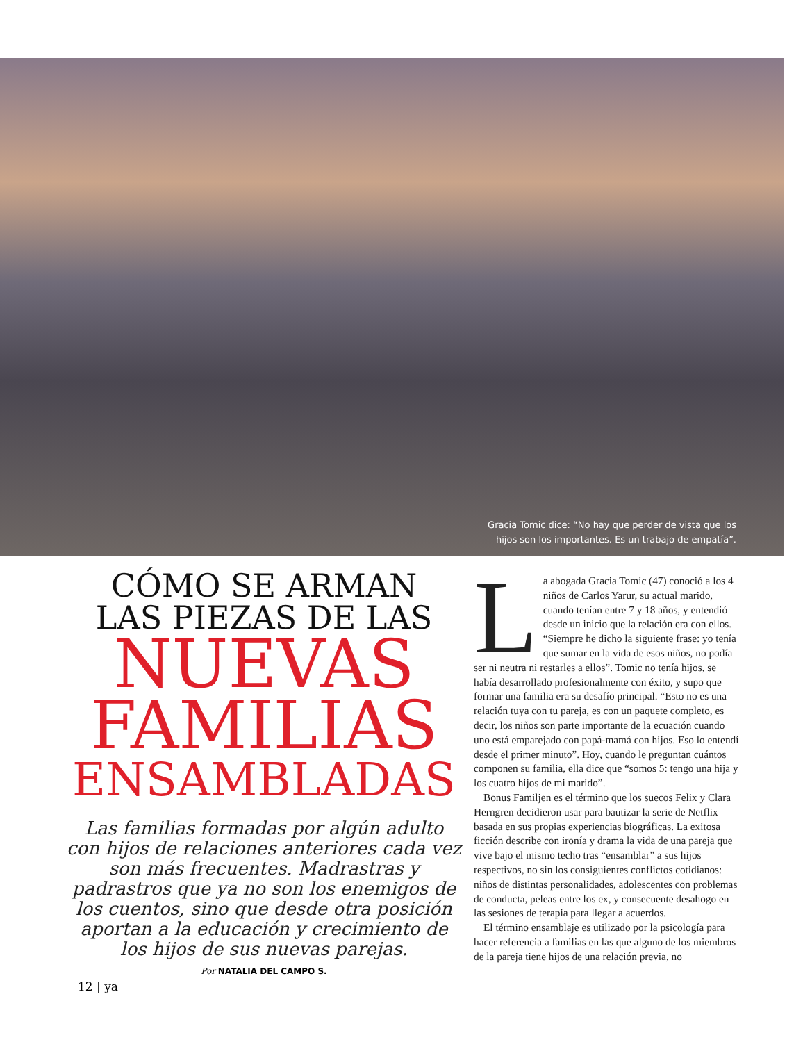Gracia Tomic dice: “No hay que perder de vista que los hijos son los importantes. Es un trabajo de empatía”.
CÓMO SE ARMAN
LAS PIEZAS DE LAS
NUEVAS
FAMILIAS
ENSAMBLADAS
Las familias formadas por algún adulto con hijos de relaciones anteriores cada vez son más frecuentes. Madrastras y padrastros que ya no son los enemigos de los cuentos, sino que desde otra posición aportan a la educación y crecimiento de los hijos de sus nuevas parejas.
Por NATALIA DEL CAMPO S.
La abogada Gracia Tomic (47) conoció a los 4 niños de Carlos Yarur, su actual marido, cuando tenían entre 7 y 18 años, y entendió desde un inicio que la relación era con ellos. “Siempre he dicho la siguiente frase: yo tenía que sumar en la vida de esos niños, no podía ser ni neutra ni restarles a ellos”. Tomic no tenía hijos, se había desarrollado profesionalmente con éxito, y supo que formar una familia era su desafío principal. “Esto no es una relación tuya con tu pareja, es con un paquete completo, es decir, los niños son parte importante de la ecuación cuando uno está emparejado con papá-mamá con hijos. Eso lo entendí desde el primer minuto”. Hoy, cuando le preguntan cuántos componen su familia, ella dice que “somos 5: tengo una hija y los cuatro hijos de mi marido”.
Bonus Familjen es el término que los suecos Felix y Clara Herngren decidieron usar para bautizar la serie de Netflix basada en sus propias experiencias biográficas. La exitosa ficción describe con ironía y drama la vida de una pareja que vive bajo el mismo techo tras “ensamblar” a sus hijos respectivos, no sin los consiguientes conflictos cotidianos: niños de distintas personalidades, adolescentes con problemas de conducta, peleas entre los ex, y consecuente desahogo en las sesiones de terapia para llegar a acuerdos.
El término ensamblaje es utilizado por la psicología para hacer referencia a familias en las que alguno de los miembros de la pareja tiene hijos de una relación previa, no
12 | ya